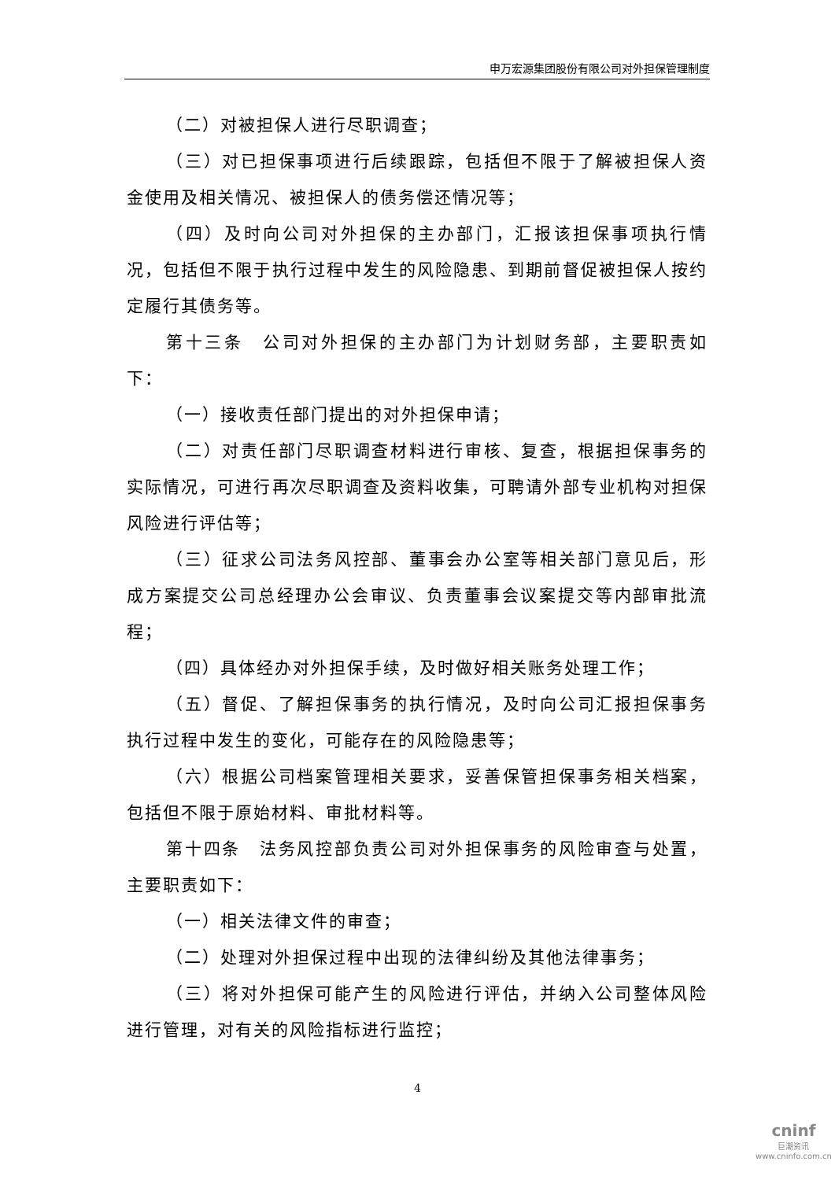申万宏源集团股份有限公司对外担保管理制度
（二）对被担保人进行尽职调查；
（三）对已担保事项进行后续跟踪，包括但不限于了解被担保人资金使用及相关情况、被担保人的债务偿还情况等；
（四）及时向公司对外担保的主办部门，汇报该担保事项执行情况，包括但不限于执行过程中发生的风险隐患、到期前督促被担保人按约定履行其债务等。
第十三条　公司对外担保的主办部门为计划财务部，主要职责如下：
（一）接收责任部门提出的对外担保申请；
（二）对责任部门尽职调查材料进行审核、复查，根据担保事务的实际情况，可进行再次尽职调查及资料收集，可聘请外部专业机构对担保风险进行评估等；
（三）征求公司法务风控部、董事会办公室等相关部门意见后，形成方案提交公司总经理办公会审议、负责董事会议案提交等内部审批流程；
（四）具体经办对外担保手续，及时做好相关账务处理工作；
（五）督促、了解担保事务的执行情况，及时向公司汇报担保事务执行过程中发生的变化，可能存在的风险隐患等；
（六）根据公司档案管理相关要求，妥善保管担保事务相关档案，包括但不限于原始材料、审批材料等。
第十四条　法务风控部负责公司对外担保事务的风险审查与处置，主要职责如下：
（一）相关法律文件的审查；
（二）处理对外担保过程中出现的法律纠纷及其他法律事务；
（三）将对外担保可能产生的风险进行评估，并纳入公司整体风险进行管理，对有关的风险指标进行监控；
4
cninf
巨潮资讯
www.cninfo.com.cn